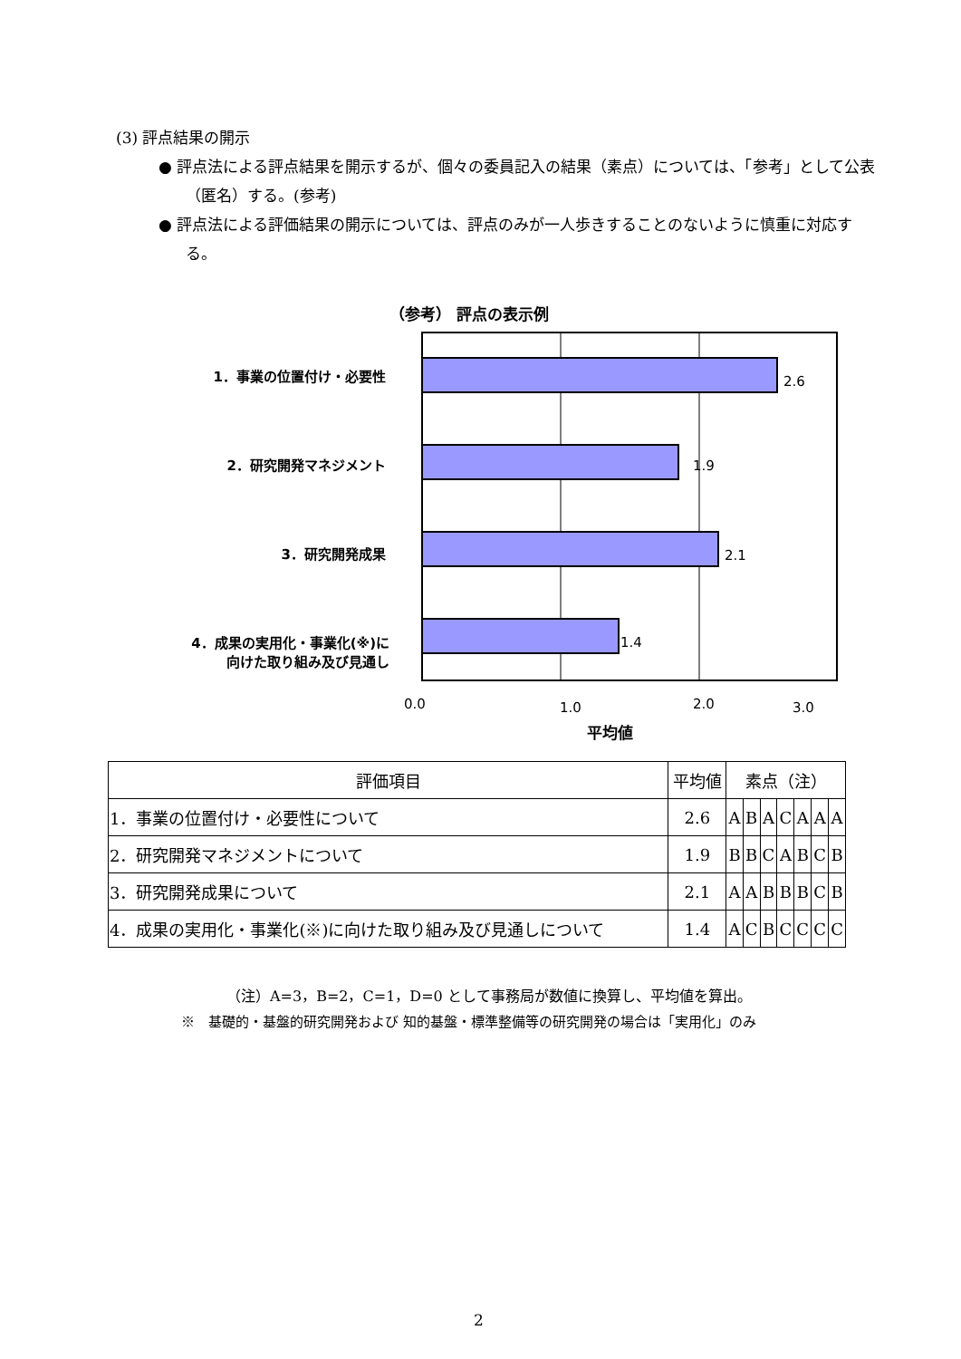(3) 評点結果の開示
● 評点法による評点結果を開示するが、個々の委員記入の結果（素点）については、「参考」として公表（匿名）する。(参考)
● 評点法による評価結果の開示については、評点のみが一人歩きすることのないように慎重に対応する。
（参考） 評点の表示例
1．事業の位置付け・必要性
2．研究開発マネジメント
3．研究開発成果
4．成果の実用化・事業化(※)に
向けた取り組み及び見通し
2.6
1.9
2.1
1.4
0.0 1.0 2.0 3.0
平均値
| 評価項目 | 平均値 | 素点（注） | | | | | | |
| --- | --- | --- | --- | --- | --- | --- | --- | --- |
| 1．事業の位置付け・必要性について | 2.6 | A | B | A | C | A | A | A |
| 2．研究開発マネジメントについて | 1.9 | B | B | C | A | B | C | B |
| 3．研究開発成果について | 2.1 | A | A | B | B | B | C | B |
| 4．成果の実用化・事業化(※)に向けた取り組み及び見通しについて | 1.4 | A | C | B | C | C | C | C |
（注）A=3，B=2，C=1，D=0 として事務局が数値に換算し、平均値を算出。
※　基礎的・基盤的研究開発および 知的基盤・標準整備等の研究開発の場合は「実用化」のみ
2